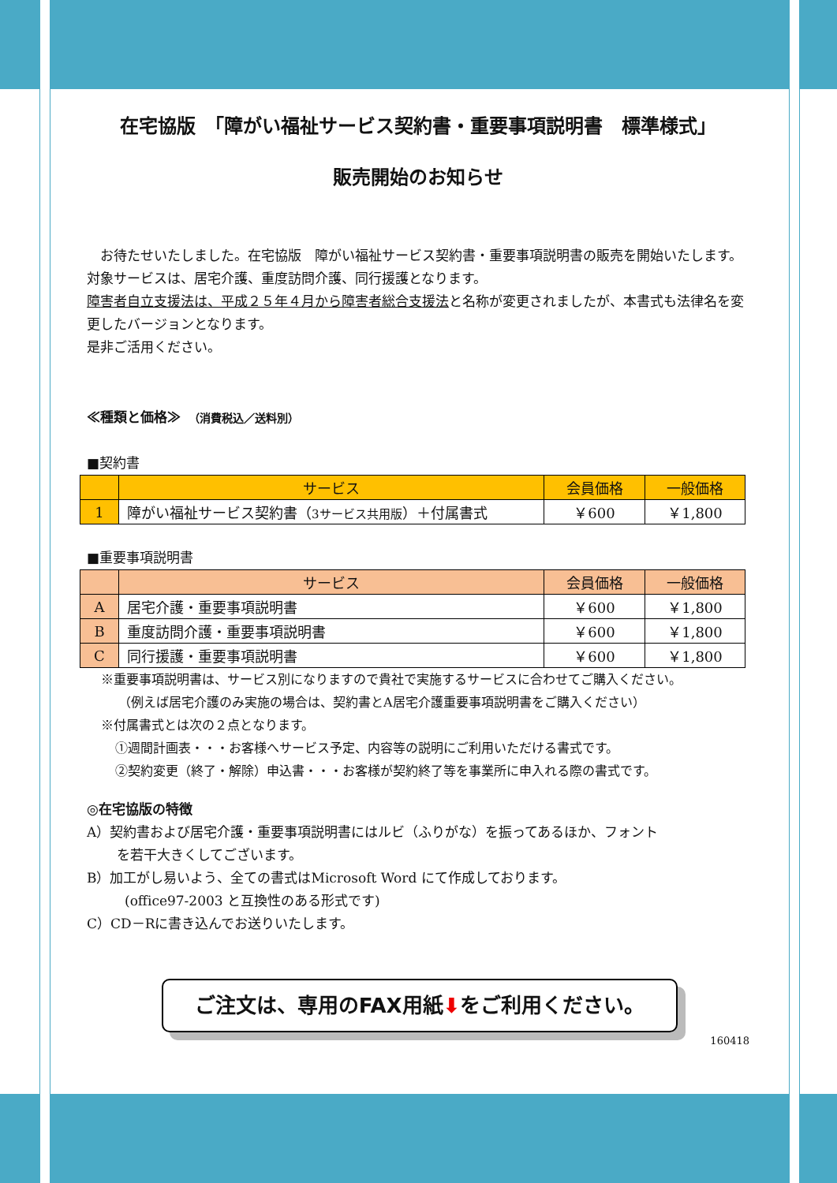在宅協版　「障がい福祉サービス契約書・重要事項説明書　標準様式」
販売開始のお知らせ
　お待たせいたしました。在宅協版　障がい福祉サービス契約書・重要事項説明書の販売を開始いたします。対象サービスは、居宅介護、重度訪問介護、同行援護となります。
障害者自立支援法は、平成２５年４月から障害者総合支援法と名称が変更されましたが、本書式も法律名を変更したバージョンとなります。
是非ご活用ください。
≪種類と価格≫　（消費税込／送料別）
■契約書
| | サービス | 会員価格 | 一般価格 |
| --- | --- | --- | --- |
| 1 | 障がい福祉サービス契約書（ 3サービス共用版 ）＋付属書式 | ￥600 | ￥1,800 |
■重要事項説明書
| | サービス | 会員価格 | 一般価格 |
| --- | --- | --- | --- |
| A | 居宅介護・重要事項説明書 | ￥600 | ￥1,800 |
| B | 重度訪問介護・重要事項説明書 | ￥600 | ￥1,800 |
| C | 同行援護・重要事項説明書 | ￥600 | ￥1,800 |
※重要事項説明書は、サービス別になりますので貴社で実施するサービスに合わせてご購入ください。
（例えば居宅介護のみ実施の場合は、契約書とA居宅介護重要事項説明書をご購入ください）
※付属書式とは次の２点となります。
①週間計画表・・・お客様へサービス予定、内容等の説明にご利用いただける書式です。
②契約変更（終了・解除）申込書・・・お客様が契約終了等を事業所に申入れる際の書式です。
◎在宅協版の特徴
A）契約書および居宅介護・重要事項説明書にはルビ（ふりがな）を振ってあるほか、フォント
を若干大きくしてございます。
B）加工がし易いよう、全ての書式はMicrosoft Word にて作成しております。
(office97-2003 と互換性のある形式です)
C）CD－Rに書き込んでお送りいたします。
ご注文は、専用のFAX用紙⬇をご利用ください。
160418